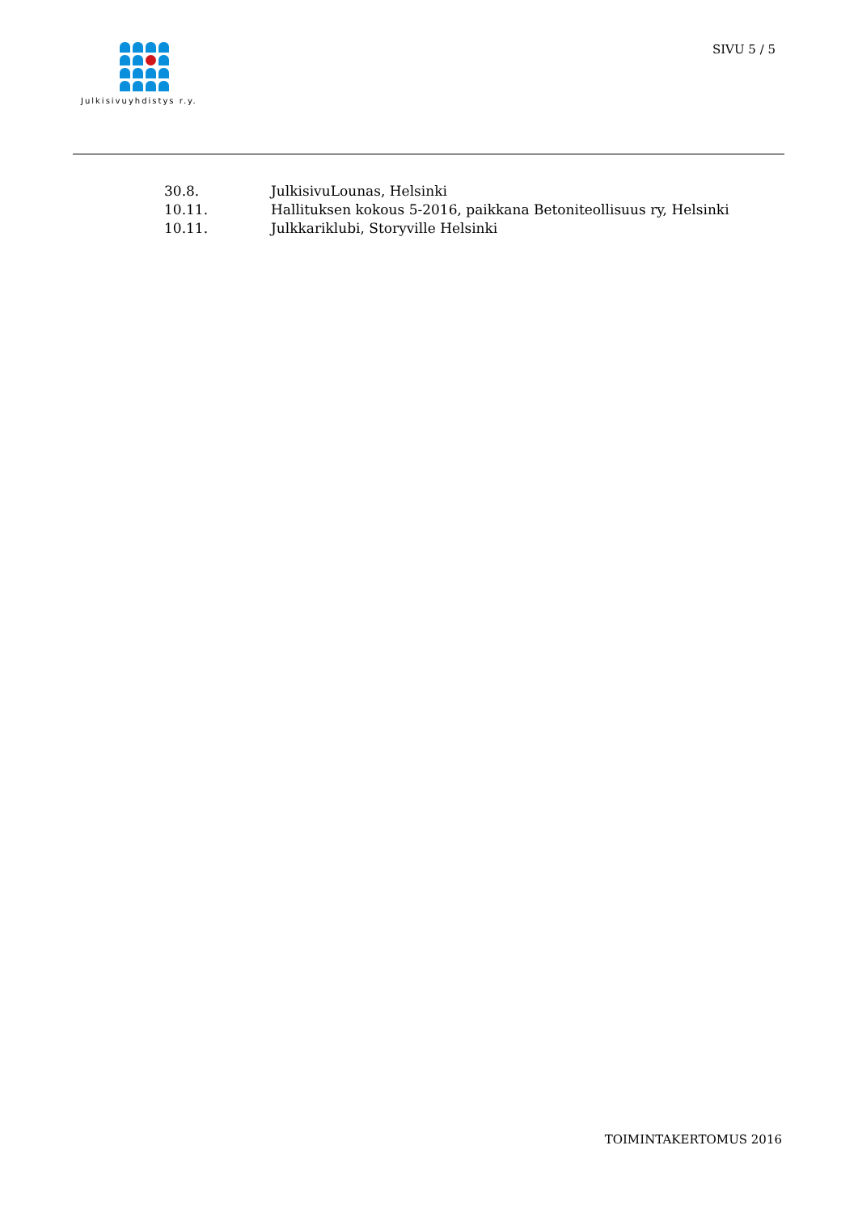Julkisivuyhdistys r.y.
SIVU 5 / 5
30.8. JulkisivuLounas, Helsinki
10.11. Hallituksen kokous 5-2016, paikkana Betoniteollisuus ry, Helsinki
10.11. Julkkariklubi, Storyville Helsinki
TOIMINTAKERTOMUS 2016